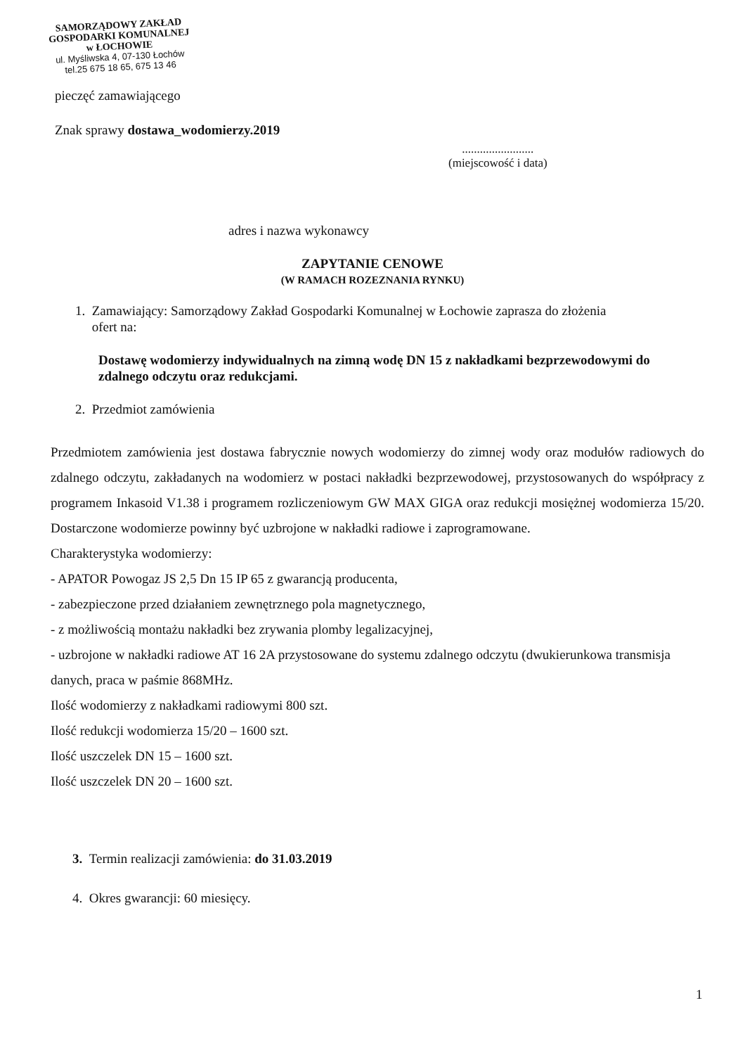SAMORZĄDOWY ZAKŁAD
GOSPODARKI KOMUNALNEJ
w ŁOCHOWIE
ul. Myśliwska 4, 07-130 Łochów
tel.25 675 18 65, 675 13 46
pieczęć zamawiającego
Znak sprawy dostawa_wodomierzy.2019
........................
(miejscowość i data)
adres i nazwa wykonawcy
ZAPYTANIE CENOWE
(W RAMACH ROZEZNANIA RYNKU)
1. Zamawiający: Samorządowy Zakład Gospodarki Komunalnej w Łochowie zaprasza do złożenia
ofert na:
Dostawę wodomierzy indywidualnych na zimną wodę DN 15 z nakładkami bezprzewodowymi do zdalnego odczytu oraz redukcjami.
2. Przedmiot zamówienia
Przedmiotem zamówienia jest dostawa fabrycznie nowych wodomierzy do zimnej wody oraz modułów radiowych do zdalnego odczytu, zakładanych na wodomierz w postaci nakładki bezprzewodowej, przystosowanych do współpracy z programem Inkasoid V1.38 i programem rozliczeniowym GW MAX GIGA oraz redukcji mosiężnej wodomierza 15/20. Dostarczone wodomierze powinny być uzbrojone w nakładki radiowe i zaprogramowane.
Charakterystyka wodomierzy:
- APATOR Powogaz JS 2,5 Dn 15 IP 65 z gwarancją producenta,
- zabezpieczone przed działaniem zewnętrznego pola magnetycznego,
- z możliwością montażu nakładki bez zrywania plomby legalizacyjnej,
- uzbrojone w nakładki radiowe AT 16 2A przystosowane do systemu zdalnego odczytu (dwukierunkowa transmisja danych, praca w paśmie 868MHz.
Ilość wodomierzy z nakładkami radiowymi 800 szt.
Ilość redukcji wodomierza 15/20 – 1600 szt.
Ilość uszczelek DN 15 – 1600 szt.
Ilość uszczelek DN 20 – 1600 szt.
3. Termin realizacji zamówienia: do 31.03.2019
4. Okres gwarancji: 60 miesięcy.
1